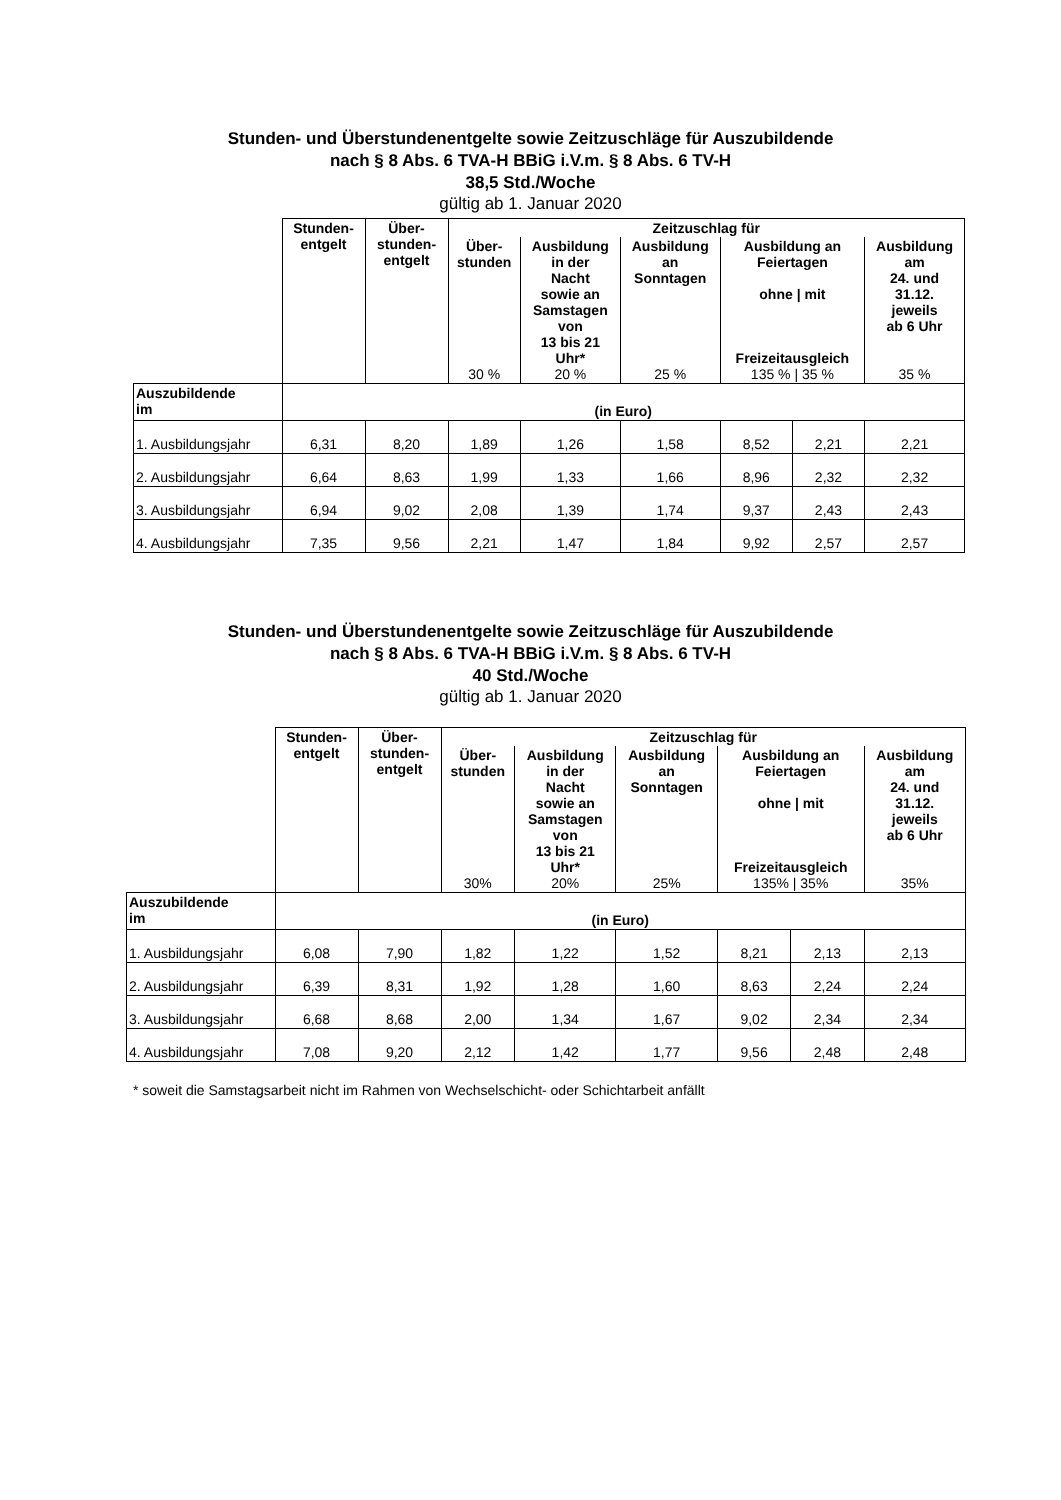Stunden- und Überstundenentgelte sowie Zeitzuschläge für Auszubildende
nach § 8 Abs. 6 TVA-H BBiG i.V.m. § 8 Abs. 6 TV-H
38,5 Std./Woche
gültig ab 1. Januar 2020
| | Stunden- entgelt | Über- stunden- entgelt | Zeitzuschlag für | | | | | |
| | | | Über- stunden 30 % | Ausbildung in der Nacht sowie an Samstagen von 13 bis 21 Uhr* 20 % | Ausbildung an Sonntagen 25 % | Ausbildung an Feiertagen ohne / mit Freizeitausgleich 135 % / 35 % | | Ausbildung am 24. und 31.12. jeweils ab 6 Uhr 35 % |
| Auszubildende im | (in Euro) | | | | | | | |
| 1. Ausbildungsjahr | 6,31 | 8,20 | 1,89 | 1,26 | 1,58 | 8,52 | 2,21 | 2,21 |
| 2. Ausbildungsjahr | 6,64 | 8,63 | 1,99 | 1,33 | 1,66 | 8,96 | 2,32 | 2,32 |
| 3. Ausbildungsjahr | 6,94 | 9,02 | 2,08 | 1,39 | 1,74 | 9,37 | 2,43 | 2,43 |
| 4. Ausbildungsjahr | 7,35 | 9,56 | 2,21 | 1,47 | 1,84 | 9,92 | 2,57 | 2,57 |
Stunden- und Überstundenentgelte sowie Zeitzuschläge für Auszubildende
nach § 8 Abs. 6 TVA-H BBiG i.V.m. § 8 Abs. 6 TV-H
40 Std./Woche
gültig ab 1. Januar 2020
| | Stunden- entgelt | Über- stunden- entgelt | Zeitzuschlag für | | | | | |
| | | | Über- stunden 30% | Ausbildung in der Nacht sowie an Samstagen von 13 bis 21 Uhr* 20% | Ausbildung an Sonntagen 25% | Ausbildung an Feiertagen ohne / mit Freizeitausgleich 135% / 35% | | Ausbildung am 24. und 31.12. jeweils ab 6 Uhr 35% |
| Auszubildende im | (in Euro) | | | | | | | |
| 1. Ausbildungsjahr | 6,08 | 7,90 | 1,82 | 1,22 | 1,52 | 8,21 | 2,13 | 2,13 |
| 2. Ausbildungsjahr | 6,39 | 8,31 | 1,92 | 1,28 | 1,60 | 8,63 | 2,24 | 2,24 |
| 3. Ausbildungsjahr | 6,68 | 8,68 | 2,00 | 1,34 | 1,67 | 9,02 | 2,34 | 2,34 |
| 4. Ausbildungsjahr | 7,08 | 9,20 | 2,12 | 1,42 | 1,77 | 9,56 | 2,48 | 2,48 |
* soweit die Samstagsarbeit nicht im Rahmen von Wechselschicht- oder Schichtarbeit anfällt